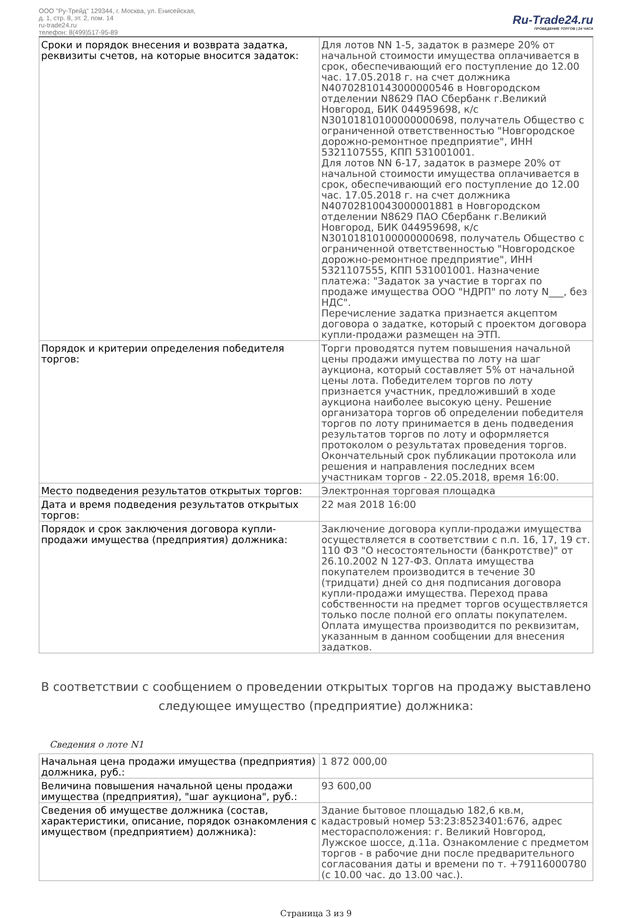ООО "Ру-Трейд" 129344, г. Москва, ул. Енисейская,
д. 1, стр. 8, эт. 2, пом. 14
ru-trade24.ru
телефон: 8(499)517-95-89
Ru-Trade24.ru
ПРОВЕДЕНИЕ ТОРГОВ | 24 ЧАСА
| Сроки и порядок внесения и возврата задатка, реквизиты счетов, на которые вносится задаток: | Для лотов NN 1-5, задаток в размере 20% от начальной стоимости имущества оплачивается в срок, обеспечивающий его поступление до 12.00 час. 17.05.2018 г. на счет должника N40702810143000000546 в Новгородском отделении N8629 ПАО Сбербанк г.Великий Новгород, БИК 044959698, к/с N30101810100000000698, получатель Общество с ограниченной ответственностью "Новгородское дорожно-ремонтное предприятие", ИНН 5321107555, КПП 531001001. Для лотов NN 6-17, задаток в размере 20% от начальной стоимости имущества оплачивается в срок, обеспечивающий его поступление до 12.00 час. 17.05.2018 г. на счет должника N40702810043000001881 в Новгородском отделении N8629 ПАО Сбербанк г.Великий Новгород, БИК 044959698, к/с N30101810100000000698, получатель Общество с ограниченной ответственностью "Новгородское дорожно-ремонтное предприятие", ИНН 5321107555, КПП 531001001. Назначение платежа: "Задаток за участие в торгах по продаже имущества ООО "НДРП" по лоту N___, без НДС". Перечисление задатка признается акцептом договора о задатке, который с проектом договора купли-продажи размещен на ЭТП. |
| Порядок и критерии определения победителя торгов: | Торги проводятся путем повышения начальной цены продажи имущества по лоту на шаг аукциона, который составляет 5% от начальной цены лота. Победителем торгов по лоту признается участник, предложивший в ходе аукциона наиболее высокую цену. Решение организатора торгов об определении победителя торгов по лоту принимается в день подведения результатов торгов по лоту и оформляется протоколом о результатах проведения торгов. Окончательный срок публикации протокола или решения и направления последних всем участникам торгов - 22.05.2018, время 16:00. |
| Место подведения результатов открытых торгов: | Электронная торговая площадка |
| Дата и время подведения результатов открытых торгов: | 22 мая 2018 16:00 |
| Порядок и срок заключения договора купли-продажи имущества (предприятия) должника: | Заключение договора купли-продажи имущества осуществляется в соответствии с п.п. 16, 17, 19 ст. 110 ФЗ "О несостоятельности (банкротстве)" от 26.10.2002 N 127-ФЗ. Оплата имущества покупателем производится в течение 30 (тридцати) дней со дня подписания договора купли-продажи имущества. Переход права собственности на предмет торгов осуществляется только после полной его оплаты покупателем. Оплата имущества производится по реквизитам, указанным в данном сообщении для внесения задатков. |
В соответствии с сообщением о проведении открытых торгов на продажу выставлено следующее имущество (предприятие) должника:
Сведения о лоте N1
| Начальная цена продажи имущества (предприятия) должника, руб.: | 1 872 000,00 |
| Величина повышения начальной цены продажи имущества (предприятия), "шаг аукциона", руб.: | 93 600,00 |
| Сведения об имуществе должника (состав, характеристики, описание, порядок ознакомления с имуществом (предприятием) должника): | Здание бытовое площадью 182,6 кв.м, кадастровый номер 53:23:8523401:676, адрес месторасположения: г. Великий Новгород, Лужское шоссе, д.11а. Ознакомление с предметом торгов - в рабочие дни после предварительного согласования даты и времени по т. +79116000780 (с 10.00 час. до 13.00 час.). |
Страница 3 из 9